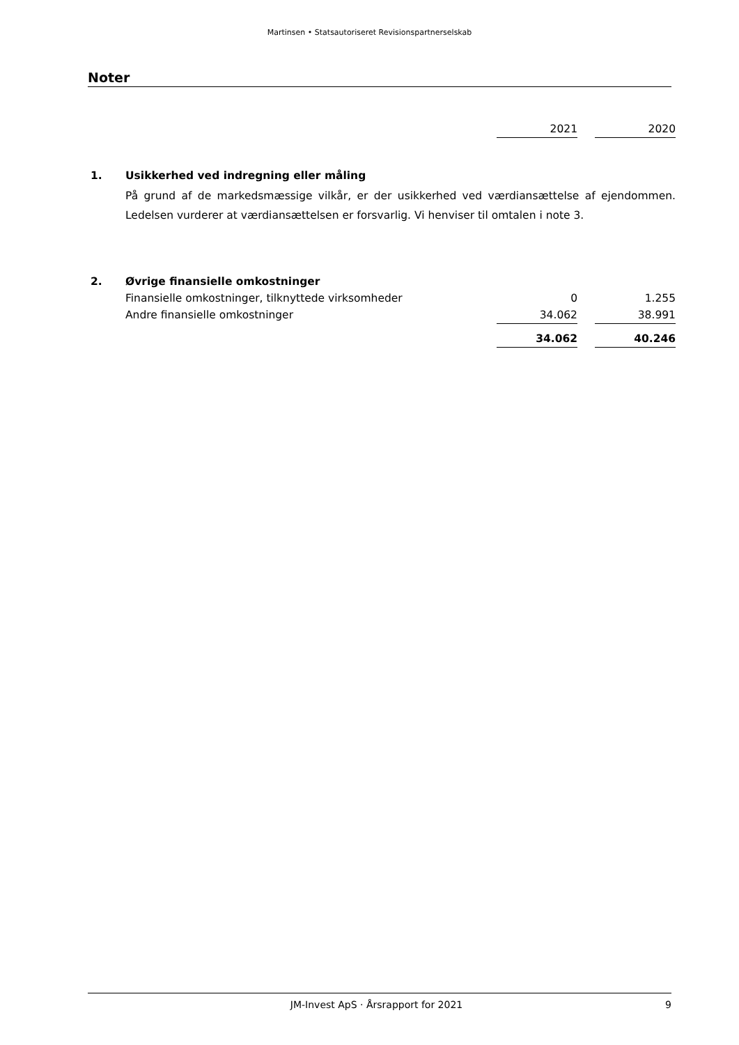Martinsen • Statsautoriseret Revisionspartnerselskab
Noter
| | | 2021 | | 2020 |
| 1. | Usikkerhed ved indregning eller måling | | | |
| | På grund af de markedsmæssige vilkår, er der usikkerhed ved værdiansættelse af ejendommen. Ledelsen vurderer at værdiansættelsen er forsvarlig. Vi henviser til omtalen i note 3. | | | |
| 2. | Øvrige finansielle omkostninger | | | |
| | Finansielle omkostninger, tilknyttede virksomheder | 0 | | 1.255 |
| | Andre finansielle omkostninger | 34.062 | | 38.991 |
| | | 34.062 | | 40.246 |
JM-Invest ApS · Årsrapport for 2021 9